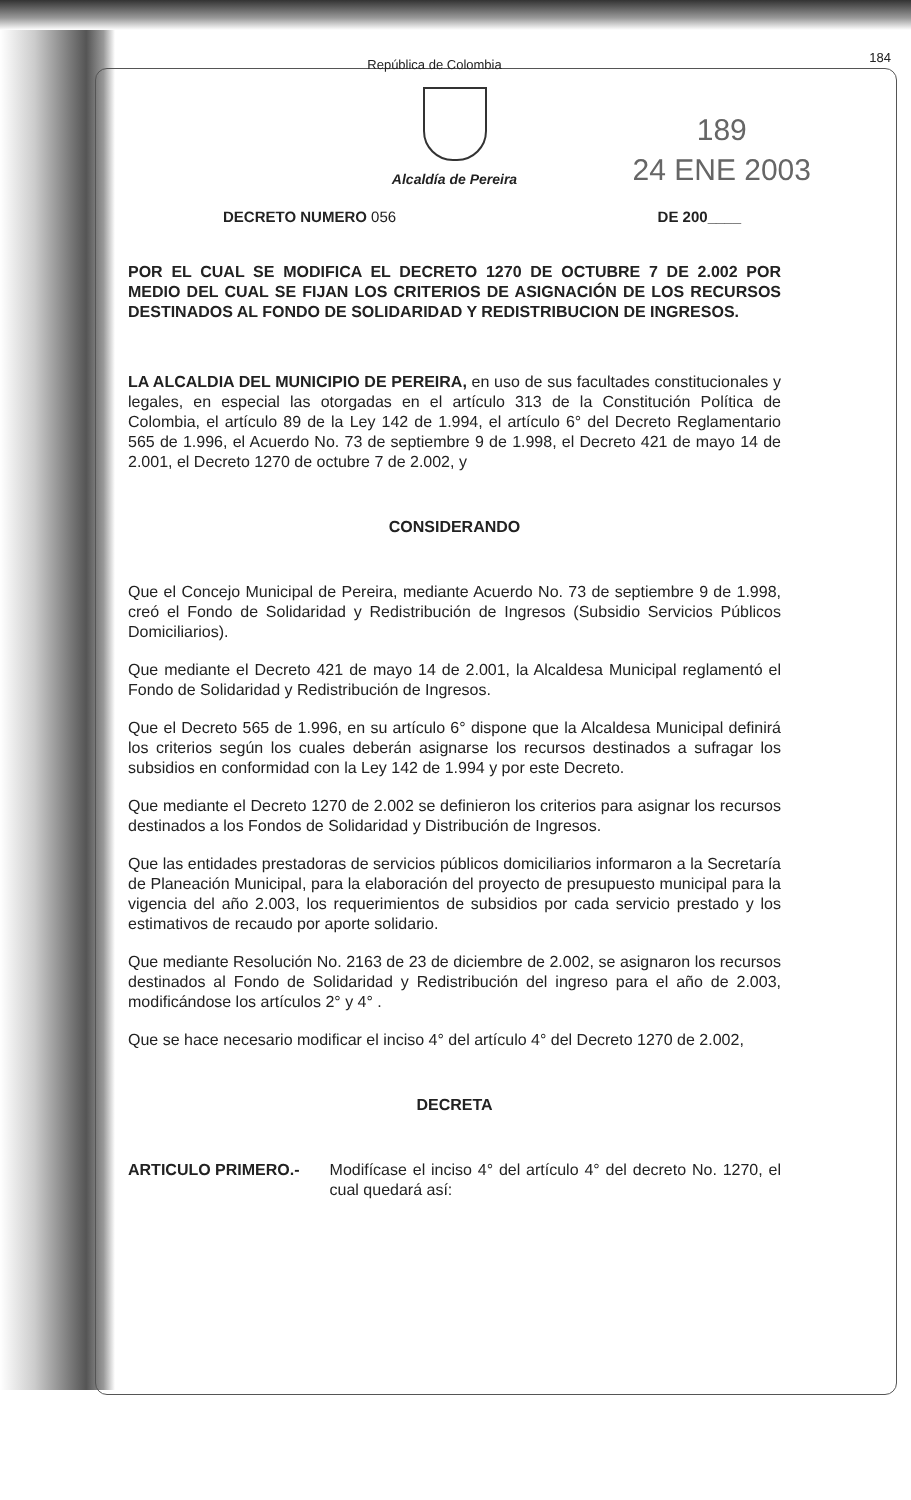República de Colombia
184
Alcaldía de Pereira
189
24 ENE 2003
DECRETO NUMERO 056 DE 200____
POR EL CUAL SE MODIFICA EL DECRETO 1270 DE OCTUBRE 7 DE 2.002 POR MEDIO DEL CUAL SE FIJAN LOS CRITERIOS DE ASIGNACIÓN DE LOS RECURSOS DESTINADOS AL FONDO DE SOLIDARIDAD Y REDISTRIBUCION DE INGRESOS.
LA ALCALDIA DEL MUNICIPIO DE PEREIRA, en uso de sus facultades constitucionales y legales, en especial las otorgadas en el artículo 313 de la Constitución Política de Colombia, el artículo 89 de la Ley 142 de 1.994, el artículo 6° del Decreto Reglamentario 565 de 1.996, el Acuerdo No. 73 de septiembre 9 de 1.998, el Decreto 421 de mayo 14 de 2.001, el Decreto 1270 de octubre 7 de 2.002, y
CONSIDERANDO
Que el Concejo Municipal de Pereira, mediante Acuerdo No. 73 de septiembre 9 de 1.998, creó el Fondo de Solidaridad y Redistribución de Ingresos (Subsidio Servicios Públicos Domiciliarios).
Que mediante el Decreto 421 de mayo 14 de 2.001, la Alcaldesa Municipal reglamentó el Fondo de Solidaridad y Redistribución de Ingresos.
Que el Decreto 565 de 1.996, en su artículo 6° dispone que la Alcaldesa Municipal definirá los criterios según los cuales deberán asignarse los recursos destinados a sufragar los subsidios en conformidad con la Ley 142 de 1.994 y por este Decreto.
Que mediante el Decreto 1270 de 2.002 se definieron los criterios para asignar los recursos destinados a los Fondos de Solidaridad y Distribución de Ingresos.
Que las entidades prestadoras de servicios públicos domiciliarios informaron a la Secretaría de Planeación Municipal, para la elaboración del proyecto de presupuesto municipal para la vigencia del año 2.003, los requerimientos de subsidios por cada servicio prestado y los estimativos de recaudo por aporte solidario.
Que mediante Resolución No. 2163 de 23 de diciembre de 2.002, se asignaron los recursos destinados al Fondo de Solidaridad y Redistribución del ingreso para el año de 2.003, modificándose los artículos 2° y 4° .
Que se hace necesario modificar el inciso 4° del artículo 4° del Decreto 1270 de 2.002,
DECRETA
ARTICULO PRIMERO.- Modifícase el inciso 4° del artículo 4° del decreto No. 1270, el cual quedará así: